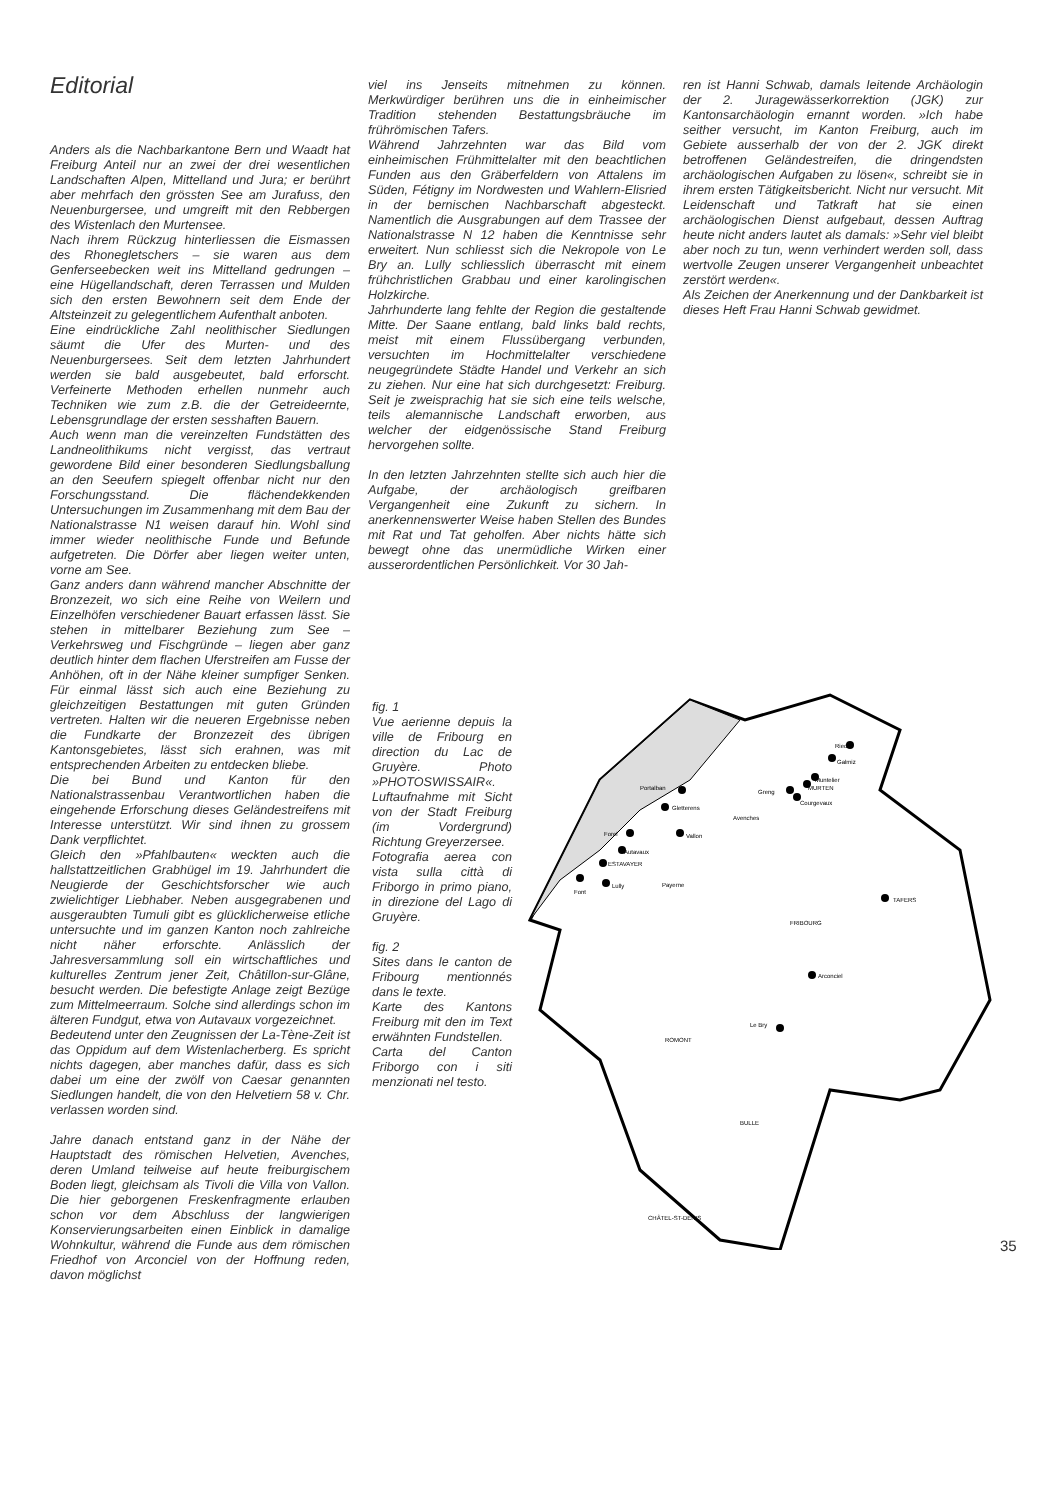Editorial
Anders als die Nachbarkantone Bern und Waadt hat Freiburg Anteil nur an zwei der drei wesentlichen Landschaften Alpen, Mittelland und Jura; er berührt aber mehrfach den grössten See am Jurafuss, den Neuenburgersee, und umgreift mit den Rebbergen des Wistenlach den Murtensee.
Nach ihrem Rückzug hinterliessen die Eismassen des Rhonegletschers – sie waren aus dem Genferseebecken weit ins Mittelland gedrungen – eine Hügellandschaft, deren Terrassen und Mulden sich den ersten Bewohnern seit dem Ende der Altsteinzeit zu gelegentlichem Aufenthalt anboten.
Eine eindrückliche Zahl neolithischer Siedlungen säumt die Ufer des Murten- und des Neuenburgersees. Seit dem letzten Jahrhundert werden sie bald ausgebeutet, bald erforscht. Verfeinerte Methoden erhellen nunmehr auch Techniken wie zum z.B. die der Getreideernte, Lebensgrundlage der ersten sesshaften Bauern.
Auch wenn man die vereinzelten Fundstätten des Landneolithikums nicht vergisst, das vertraut gewordene Bild einer besonderen Siedlungsballung an den Seeufern spiegelt offenbar nicht nur den Forschungsstand. Die flächendekkenden Untersuchungen im Zusammenhang mit dem Bau der Nationalstrasse N1 weisen darauf hin. Wohl sind immer wieder neolithische Funde und Befunde aufgetreten. Die Dörfer aber liegen weiter unten, vorne am See.
Ganz anders dann während mancher Abschnitte der Bronzezeit, wo sich eine Reihe von Weilern und Einzelhöfen verschiedener Bauart erfassen lässt. Sie stehen in mittelbarer Beziehung zum See – Verkehrsweg und Fischgründe – liegen aber ganz deutlich hinter dem flachen Uferstreifen am Fusse der Anhöhen, oft in der Nähe kleiner sumpfiger Senken. Für einmal lässt sich auch eine Beziehung zu gleichzeitigen Bestattungen mit guten Gründen vertreten. Halten wir die neueren Ergebnisse neben die Fundkarte der Bronzezeit des übrigen Kantonsgebietes, lässt sich erahnen, was mit entsprechenden Arbeiten zu entdecken bliebe.
Die bei Bund und Kanton für den Nationalstrassenbau Verantwortlichen haben die eingehende Erforschung dieses Geländestreifens mit Interesse unterstützt. Wir sind ihnen zu grossem Dank verpflichtet.
Gleich den »Pfahlbauten« weckten auch die hallstattzeitlichen Grabhügel im 19. Jahrhundert die Neugierde der Geschichtsforscher wie auch zwielichtiger Liebhaber. Neben ausgegrabenen und ausgeraubten Tumuli gibt es glücklicherweise etliche untersuchte und im ganzen Kanton noch zahlreiche nicht näher erforschte. Anlässlich der Jahresversammlung soll ein wirtschaftliches und kulturelles Zentrum jener Zeit, Châtillon-sur-Glâne, besucht werden. Die befestigte Anlage zeigt Bezüge zum Mittelmeerraum. Solche sind allerdings schon im älteren Fundgut, etwa von Autavaux vorgezeichnet.
Bedeutend unter den Zeugnissen der La-Tène-Zeit ist das Oppidum auf dem Wistenlacherberg. Es spricht nichts dagegen, aber manches dafür, dass es sich dabei um eine der zwölf von Caesar genannten Siedlungen handelt, die von den Helvetiern 58 v. Chr. verlassen worden sind.
Jahre danach entstand ganz in der Nähe der Hauptstadt des römischen Helvetien, Avenches, deren Umland teilweise auf heute freiburgischem Boden liegt, gleichsam als Tivoli die Villa von Vallon. Die hier geborgenen Freskenfragmente erlauben schon vor dem Abschluss der langwierigen Konservierungsarbeiten einen Einblick in damalige Wohnkultur, während die Funde aus dem römischen Friedhof von Arconciel von der Hoffnung reden, davon möglichst
viel ins Jenseits mitnehmen zu können. Merkwürdiger berühren uns die in einheimischer Tradition stehenden Bestattungsbräuche im frührömischen Tafers.
Während Jahrzehnten war das Bild vom einheimischen Frühmittelalter mit den beachtlichen Funden aus den Gräberfeldern von Attalens im Süden, Fétigny im Nordwesten und Wahlern-Elisried in der bernischen Nachbarschaft abgesteckt. Namentlich die Ausgrabungen auf dem Trassee der Nationalstrasse N 12 haben die Kenntnisse sehr erweitert. Nun schliesst sich die Nekropole von Le Bry an. Lully schliesslich überrascht mit einem frühchristlichen Grabbau und einer karolingischen Holzkirche.
Jahrhunderte lang fehlte der Region die gestaltende Mitte. Der Saane entlang, bald links bald rechts, meist mit einem Flussübergang verbunden, versuchten im Hochmittelalter verschiedene neugegründete Städte Handel und Verkehr an sich zu ziehen. Nur eine hat sich durchgesetzt: Freiburg. Seit je zweisprachig hat sie sich eine teils welsche, teils alemannische Landschaft erworben, aus welcher der eidgenössische Stand Freiburg hervorgehen sollte.
In den letzten Jahrzehnten stellte sich auch hier die Aufgabe, der archäologisch greifbaren Vergangenheit eine Zukunft zu sichern. In anerkennenswerter Weise haben Stellen des Bundes mit Rat und Tat geholfen. Aber nichts hätte sich bewegt ohne das unermüdliche Wirken einer ausserordentlichen Persönlichkeit. Vor 30 Jah-
ren ist Hanni Schwab, damals leitende Archäologin der 2. Juragewässerkorrektion (JGK) zur Kantonsarchäologin ernannt worden. »Ich habe seither versucht, im Kanton Freiburg, auch im Gebiete ausserhalb der von der 2. JGK direkt betroffenen Geländestreifen, die dringendsten archäologischen Aufgaben zu lösen«, schreibt sie in ihrem ersten Tätigkeitsbericht. Nicht nur versucht. Mit Leidenschaft und Tatkraft hat sie einen archäologischen Dienst aufgebaut, dessen Auftrag heute nicht anders lautet als damals: »Sehr viel bleibt aber noch zu tun, wenn verhindert werden soll, dass wertvolle Zeugen unserer Vergangenheit unbeachtet zerstört werden«.
Als Zeichen der Anerkennung und der Dankbarkeit ist dieses Heft Frau Hanni Schwab gewidmet.
fig. 1
Vue aerienne depuis la ville de Fribourg en direction du Lac de Gruyère. Photo »PHOTOSWISSAIR«.
Luftaufnahme mit Sicht von der Stadt Freiburg (im Vordergrund) Richtung Greyerzersee.
Fotografia aerea con vista sulla città di Friborgo in primo piano, in direzione del Lago di Gruyère.
fig. 2
Sites dans le canton de Fribourg mentionnés dans le texte.
Karte des Kantons Freiburg mit den im Text erwähnten Fundstellen.
Carta del Canton Friborgo con i siti menzionati nel testo.
Ried
Galmiz
Muntelier
MURTEN
Greng
Courgevaux
Portalban
Gletterens
Avenches
Vallon
Forel
Autavaux
ESTAVAYER
Font
Lully
Payerne
TAFERS
FRIBOURG
Arconciel
Le Bry
ROMONT
BULLE
CHÂTEL-ST-DENIS
35